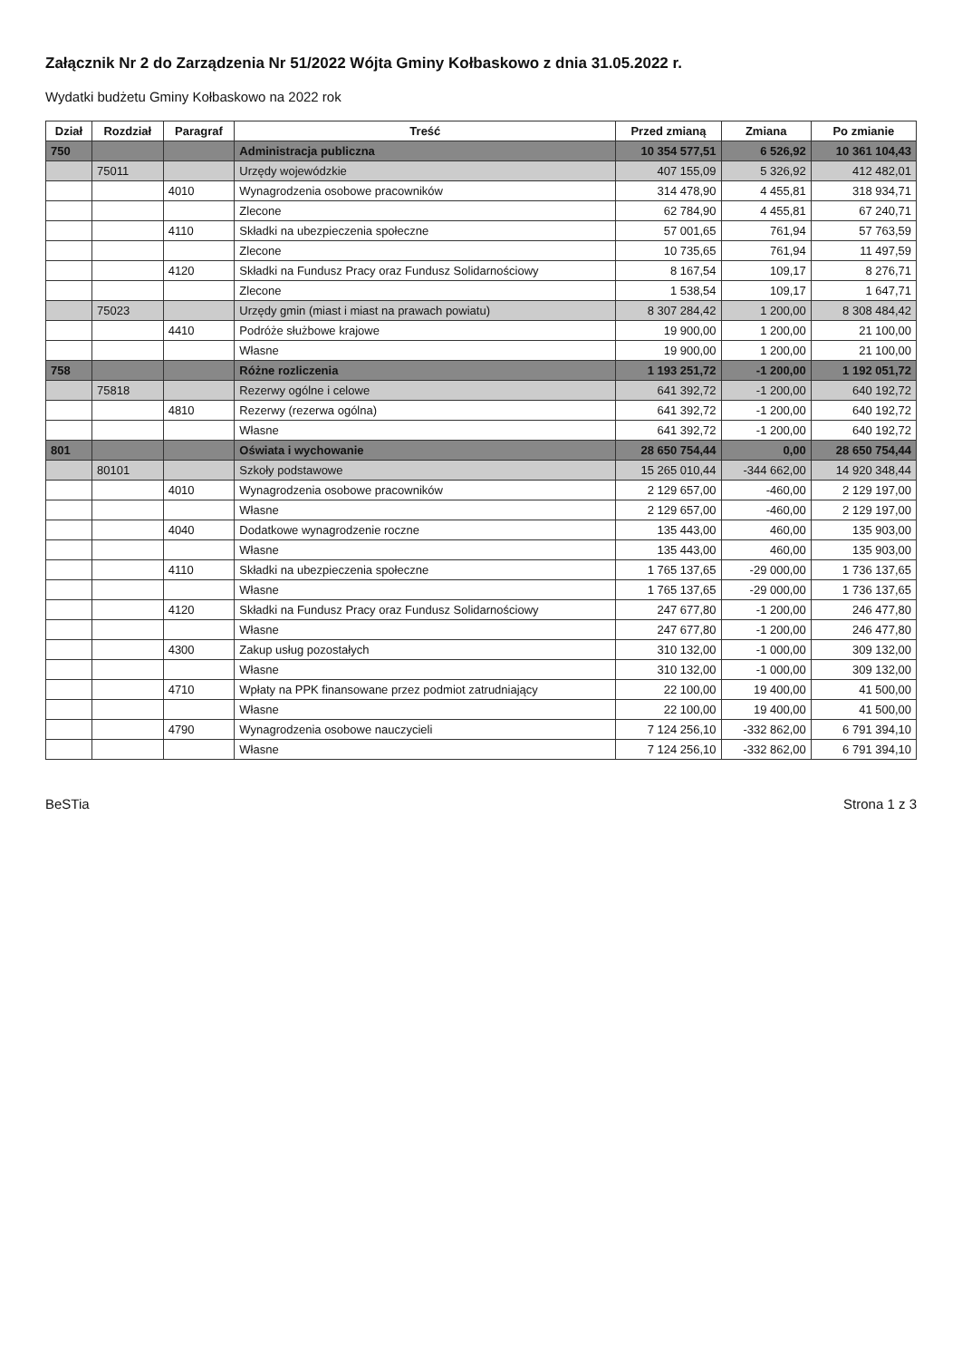Załącznik Nr 2 do Zarządzenia Nr 51/2022 Wójta Gminy Kołbaskowo z dnia 31.05.2022 r.
Wydatki budżetu Gminy Kołbaskowo na 2022 rok
| Dział | Rozdział | Paragraf | Treść | Przed zmianą | Zmiana | Po zmianie |
| --- | --- | --- | --- | --- | --- | --- |
| 750 | | | Administracja publiczna | 10 354 577,51 | 6 526,92 | 10 361 104,43 |
| | 75011 | | Urzędy wojewódzkie | 407 155,09 | 5 326,92 | 412 482,01 |
| | | 4010 | Wynagrodzenia osobowe pracowników | 314 478,90 | 4 455,81 | 318 934,71 |
| | | | Zlecone | 62 784,90 | 4 455,81 | 67 240,71 |
| | | 4110 | Składki na ubezpieczenia społeczne | 57 001,65 | 761,94 | 57 763,59 |
| | | | Zlecone | 10 735,65 | 761,94 | 11 497,59 |
| | | 4120 | Składki na Fundusz Pracy oraz Fundusz Solidarnościowy | 8 167,54 | 109,17 | 8 276,71 |
| | | | Zlecone | 1 538,54 | 109,17 | 1 647,71 |
| | 75023 | | Urzędy gmin (miast i miast na prawach powiatu) | 8 307 284,42 | 1 200,00 | 8 308 484,42 |
| | | 4410 | Podróże służbowe krajowe | 19 900,00 | 1 200,00 | 21 100,00 |
| | | | Własne | 19 900,00 | 1 200,00 | 21 100,00 |
| 758 | | | Różne rozliczenia | 1 193 251,72 | -1 200,00 | 1 192 051,72 |
| | 75818 | | Rezerwy ogólne i celowe | 641 392,72 | -1 200,00 | 640 192,72 |
| | | 4810 | Rezerwy (rezerwa ogólna) | 641 392,72 | -1 200,00 | 640 192,72 |
| | | | Własne | 641 392,72 | -1 200,00 | 640 192,72 |
| 801 | | | Oświata i wychowanie | 28 650 754,44 | 0,00 | 28 650 754,44 |
| | 80101 | | Szkoły podstawowe | 15 265 010,44 | -344 662,00 | 14 920 348,44 |
| | | 4010 | Wynagrodzenia osobowe pracowników | 2 129 657,00 | -460,00 | 2 129 197,00 |
| | | | Własne | 2 129 657,00 | -460,00 | 2 129 197,00 |
| | | 4040 | Dodatkowe wynagrodzenie roczne | 135 443,00 | 460,00 | 135 903,00 |
| | | | Własne | 135 443,00 | 460,00 | 135 903,00 |
| | | 4110 | Składki na ubezpieczenia społeczne | 1 765 137,65 | -29 000,00 | 1 736 137,65 |
| | | | Własne | 1 765 137,65 | -29 000,00 | 1 736 137,65 |
| | | 4120 | Składki na Fundusz Pracy oraz Fundusz Solidarnościowy | 247 677,80 | -1 200,00 | 246 477,80 |
| | | | Własne | 247 677,80 | -1 200,00 | 246 477,80 |
| | | 4300 | Zakup usług pozostałych | 310 132,00 | -1 000,00 | 309 132,00 |
| | | | Własne | 310 132,00 | -1 000,00 | 309 132,00 |
| | | 4710 | Wpłaty na PPK finansowane przez podmiot zatrudniający | 22 100,00 | 19 400,00 | 41 500,00 |
| | | | Własne | 22 100,00 | 19 400,00 | 41 500,00 |
| | | 4790 | Wynagrodzenia osobowe nauczycieli | 7 124 256,10 | -332 862,00 | 6 791 394,10 |
| | | | Własne | 7 124 256,10 | -332 862,00 | 6 791 394,10 |
BeSTia Strona 1 z 3